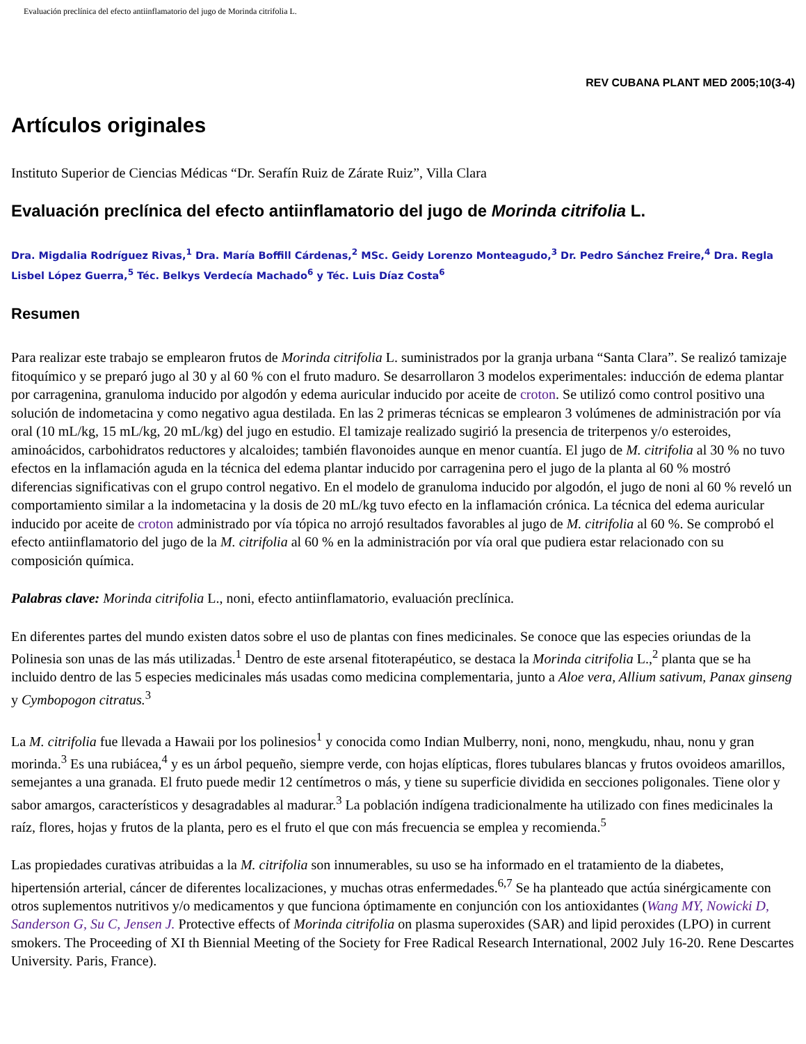Evaluación preclínica del efecto antiinflamatorio del jugo de Morinda citrifolia L.
REV CUBANA PLANT MED 2005;10(3-4)
Artículos originales
Instituto Superior de Ciencias Médicas “Dr. Serafín Ruiz de Zárate Ruiz”, Villa Clara
Evaluación preclínica del efecto antiinflamatorio del jugo de Morinda citrifolia L.
Dra. Migdalia Rodríguez Rivas,<sup>1</sup> Dra. María Boffill Cárdenas,<sup>2</sup> MSc. Geidy Lorenzo Monteagudo,<sup>3</sup> Dr. Pedro Sánchez Freire,<sup>4</sup> Dra. Regla Lisbel López Guerra,<sup>5</sup> Téc. Belkys Verdecía Machado<sup>6</sup> y Téc. Luis Díaz Costa<sup>6</sup>
Resumen
Para realizar este trabajo se emplearon frutos de Morinda citrifolia L. suministrados por la granja urbana “Santa Clara”. Se realizó tamizaje fitoquímico y se preparó jugo al 30 y al 60 % con el fruto maduro. Se desarrollaron 3 modelos experimentales: inducción de edema plantar por carragenina, granuloma inducido por algodón y edema auricular inducido por aceite de croton. Se utilizó como control positivo una solución de indometacina y como negativo agua destilada. En las 2 primeras técnicas se emplearon 3 volúmenes de administración por vía oral (10 mL/kg, 15 mL/kg, 20 mL/kg) del jugo en estudio. El tamizaje realizado sugirió la presencia de triterpenos y/o esteroides, aminoácidos, carbohidratos reductores y alcaloides; también flavonoides aunque en menor cuantía. El jugo de M. citrifolia al 30 % no tuvo efectos en la inflamación aguda en la técnica del edema plantar inducido por carragenina pero el jugo de la planta al 60 % mostró diferencias significativas con el grupo control negativo. En el modelo de granuloma inducido por algodón, el jugo de noni al 60 % reveló un comportamiento similar a la indometacina y la dosis de 20 mL/kg tuvo efecto en la inflamación crónica. La técnica del edema auricular inducido por aceite de croton administrado por vía tópica no arrojó resultados favorables al jugo de M. citrifolia al 60 %. Se comprobó el efecto antiinflamatorio del jugo de la M. citrifolia al 60 % en la administración por vía oral que pudiera estar relacionado con su composición química.
Palabras clave: Morinda citrifolia L., noni, efecto antiinflamatorio, evaluación preclínica.
En diferentes partes del mundo existen datos sobre el uso de plantas con fines medicinales. Se conoce que las especies oriundas de la Polinesia son unas de las más utilizadas.<sup>1</sup> Dentro de este arsenal fitoterapéutico, se destaca la Morinda citrifolia L.,<sup>2</sup> planta que se ha incluido dentro de las 5 especies medicinales más usadas como medicina complementaria, junto a Aloe vera, Allium sativum, Panax ginseng y Cymbopogon citratus.<sup>3</sup>
La M. citrifolia fue llevada a Hawaii por los polinesios<sup>1</sup> y conocida como Indian Mulberry, noni, nono, mengkudu, nhau, nonu y gran morinda.<sup>3</sup> Es una rubiácea,<sup>4</sup> y es un árbol pequeño, siempre verde, con hojas elípticas, flores tubulares blancas y frutos ovoideos amarillos, semejantes a una granada. El fruto puede medir 12 centímetros o más, y tiene su superficie dividida en secciones poligonales. Tiene olor y sabor amargos, característicos y desagradables al madurar.<sup>3</sup> La población indígena tradicionalmente ha utilizado con fines medicinales la raíz, flores, hojas y frutos de la planta, pero es el fruto el que con más frecuencia se emplea y recomienda.<sup>5</sup>
Las propiedades curativas atribuidas a la M. citrifolia son innumerables, su uso se ha informado en el tratamiento de la diabetes, hipertensión arterial, cáncer de diferentes localizaciones, y muchas otras enfermedades.<sup>6,7</sup> Se ha planteado que actúa sinérgicamente con otros suplementos nutritivos y/o medicamentos y que funciona óptimamente en conjunción con los antioxidantes (Wang MY, Nowicki D, Sanderson G, Su C, Jensen J. Protective effects of Morinda citrifolia on plasma superoxides (SAR) and lipid peroxides (LPO) in current smokers. The Proceeding of XI th Biennial Meeting of the Society for Free Radical Research International, 2002 July 16-20. Rene Descartes University. Paris, France).